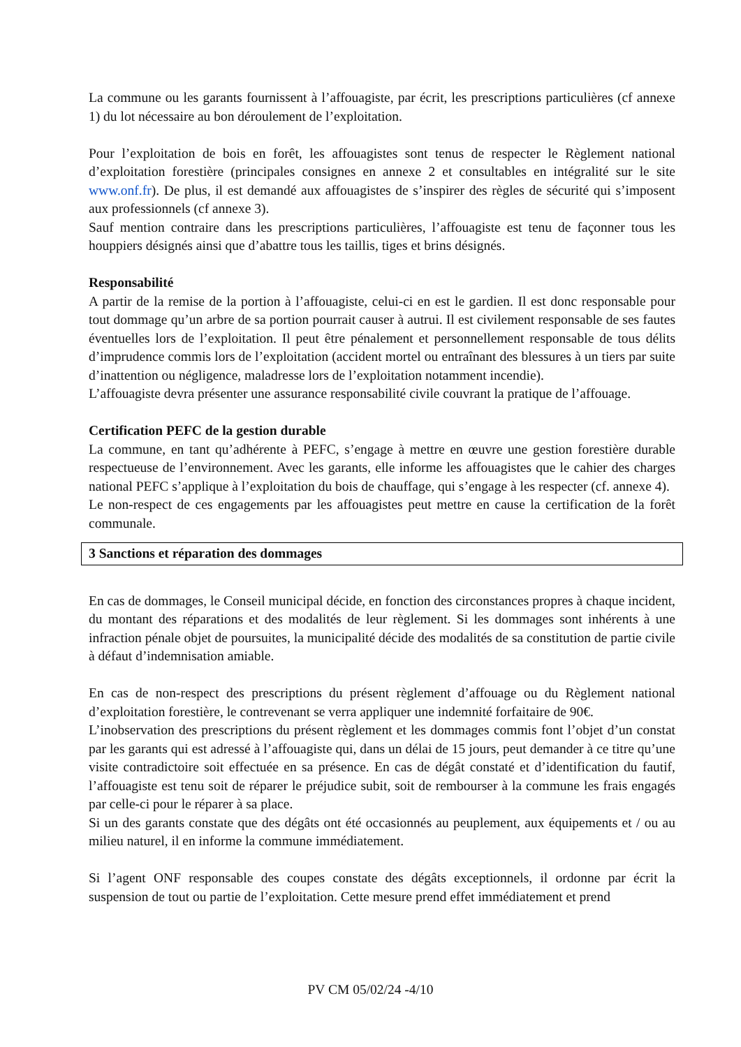La commune ou les garants fournissent à l’affouagiste, par écrit, les prescriptions particulières (cf annexe 1) du lot nécessaire au bon déroulement de l’exploitation.
Pour l’exploitation de bois en forêt, les affouagistes sont tenus de respecter le Règlement national d’exploitation forestière (principales consignes en annexe 2 et consultables en intégralité sur le site www.onf.fr). De plus, il est demandé aux affouagistes de s’inspirer des règles de sécurité qui s’imposent aux professionnels (cf annexe 3).
Sauf mention contraire dans les prescriptions particulières, l’affouagiste est tenu de façonner tous les houppiers désignés ainsi que d’abattre tous les taillis, tiges et brins désignés.
Responsabilité
A partir de la remise de la portion à l’affouagiste, celui-ci en est le gardien. Il est donc responsable pour tout dommage qu’un arbre de sa portion pourrait causer à autrui. Il est civilement responsable de ses fautes éventuelles lors de l’exploitation. Il peut être pénalement et personnellement responsable de tous délits d’imprudence commis lors de l’exploitation (accident mortel ou entraînant des blessures à un tiers par suite d’inattention ou négligence, maladresse lors de l’exploitation notamment incendie).
L’affouagiste devra présenter une assurance responsabilité civile couvrant la pratique de l’affouage.
Certification PEFC de la gestion durable
La commune, en tant qu’adhérente à PEFC, s’engage à mettre en œuvre une gestion forestière durable respectueuse de l’environnement. Avec les garants, elle informe les affouagistes que le cahier des charges national PEFC s’applique à l’exploitation du bois de chauffage, qui s’engage à les respecter (cf. annexe 4).
Le non-respect de ces engagements par les affouagistes peut mettre en cause la certification de la forêt communale.
3 Sanctions et réparation des dommages
En cas de dommages, le Conseil municipal décide, en fonction des circonstances propres à chaque incident, du montant des réparations et des modalités de leur règlement. Si les dommages sont inhérents à une infraction pénale objet de poursuites, la municipalité décide des modalités de sa constitution de partie civile à défaut d’indemnisation amiable.
En cas de non-respect des prescriptions du présent règlement d’affouage ou du Règlement national d’exploitation forestière, le contrevenant se verra appliquer une indemnité forfaitaire de 90€.
L’inobservation des prescriptions du présent règlement et les dommages commis font l’objet d’un constat par les garants qui est adressé à l’affouagiste qui, dans un délai de 15 jours, peut demander à ce titre qu’une visite contradictoire soit effectuée en sa présence. En cas de dégât constaté et d’identification du fautif, l’affouagiste est tenu soit de réparer le préjudice subit, soit de rembourser à la commune les frais engagés par celle-ci pour le réparer à sa place.
Si un des garants constate que des dégâts ont été occasionnés au peuplement, aux équipements et / ou au milieu naturel, il en informe la commune immédiatement.
Si l’agent ONF responsable des coupes constate des dégâts exceptionnels, il ordonne par écrit la suspension de tout ou partie de l’exploitation. Cette mesure prend effet immédiatement et prend
PV CM 05/02/24 -4/10